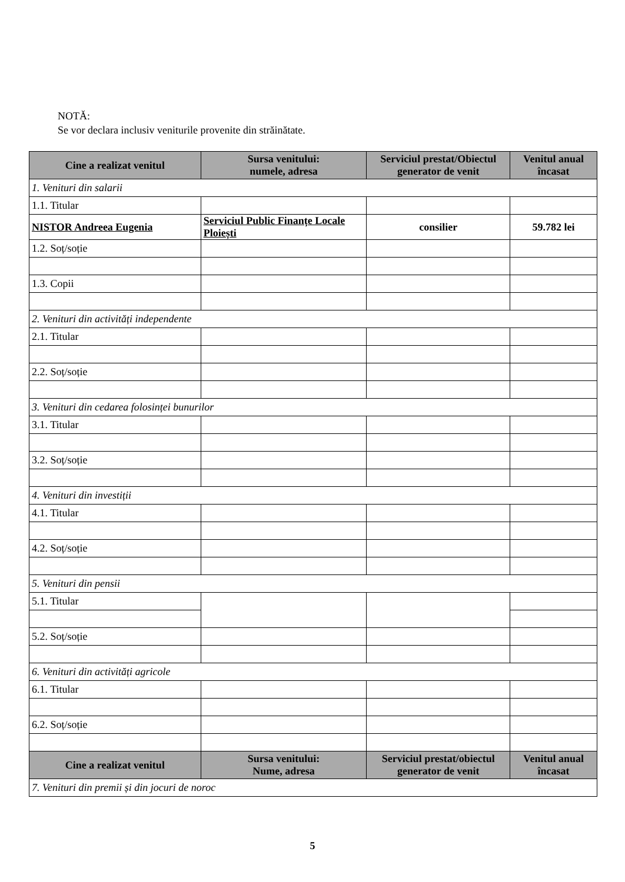NOTĂ:
Se vor declara inclusiv veniturile provenite din străinătate.
| Cine a realizat venitul | Sursa venitului: numele, adresa | Serviciul prestat/Obiectul generator de venit | Venitul anual încasat |
| --- | --- | --- | --- |
| 1. Venituri din salarii | | | |
| 1.1. Titular | | | |
| NISTOR Andreea Eugenia | Serviciul Public Finanțe Locale Ploiești | consilier | 59.782 lei |
| 1.2. Soț/soție | | | |
| 1.3. Copii | | | |
| 2. Venituri din activități independente | | | |
| 2.1. Titular | | | |
| 2.2. Soț/soție | | | |
| 3. Venituri din cedarea folosinței bunurilor | | | |
| 3.1. Titular | | | |
| 3.2. Soț/soție | | | |
| 4. Venituri din investiții | | | |
| 4.1. Titular | | | |
| 4.2. Soț/soție | | | |
| 5. Venituri din pensii | | | |
| 5.1. Titular | | | |
| 5.2. Soț/soție | | | |
| 6. Venituri din activități agricole | | | |
| 6.1. Titular | | | |
| 6.2. Soț/soție | | | |
| Cine a realizat venitul | Sursa venitului: Nume, adresa | Serviciul prestat/obiectul generator de venit | Venitul anual încasat |
| 7. Venituri din premii și din jocuri de noroc | | | |
5